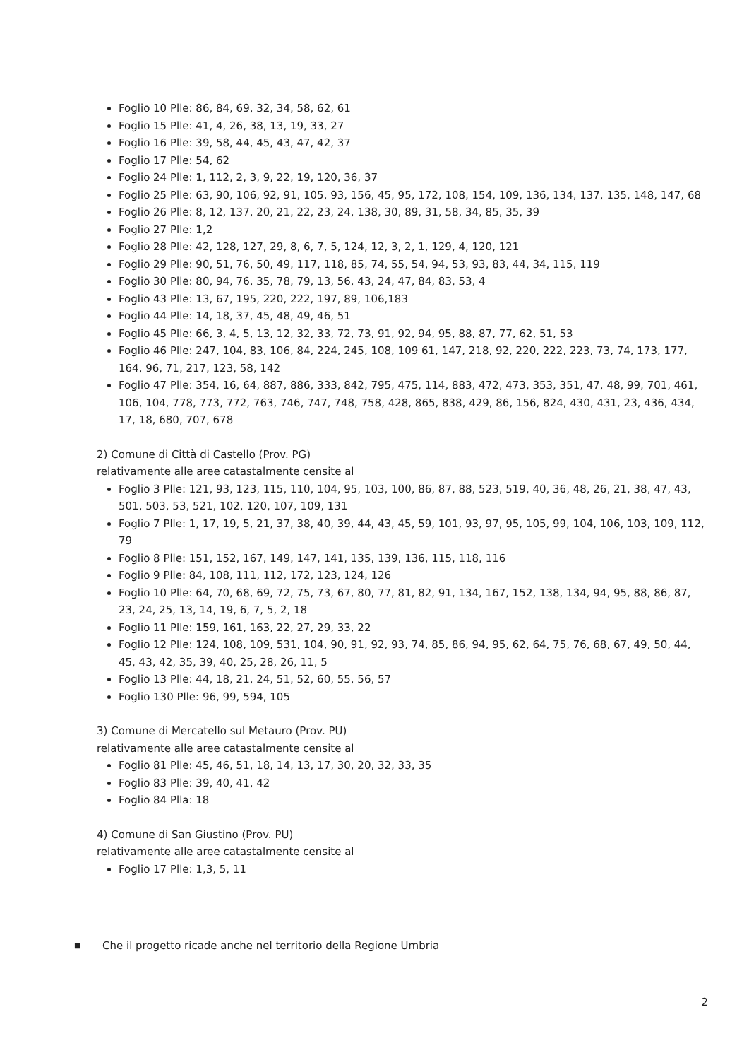Foglio 10 Plle: 86, 84, 69, 32, 34, 58, 62, 61
Foglio 15 Plle: 41, 4, 26, 38, 13, 19, 33, 27
Foglio 16 Plle: 39, 58, 44, 45, 43, 47, 42, 37
Foglio 17 Plle: 54, 62
Foglio 24 Plle: 1, 112, 2, 3, 9, 22, 19, 120, 36, 37
Foglio 25 Plle: 63, 90, 106, 92, 91, 105, 93, 156, 45, 95, 172, 108, 154, 109, 136, 134, 137, 135, 148, 147, 68
Foglio 26 Plle: 8, 12, 137, 20, 21, 22, 23, 24, 138, 30, 89, 31, 58, 34, 85, 35, 39
Foglio 27 Plle: 1,2
Foglio 28 Plle: 42, 128, 127, 29, 8, 6, 7, 5, 124, 12, 3, 2, 1, 129, 4, 120, 121
Foglio 29 Plle: 90, 51, 76, 50, 49, 117, 118, 85, 74, 55, 54, 94, 53, 93, 83, 44, 34, 115, 119
Foglio 30 Plle: 80, 94, 76, 35, 78, 79, 13, 56, 43, 24, 47, 84, 83, 53, 4
Foglio 43 Plle: 13, 67, 195, 220, 222, 197, 89, 106,183
Foglio 44 Plle: 14, 18, 37, 45, 48, 49, 46, 51
Foglio 45 Plle: 66, 3, 4, 5, 13, 12, 32, 33, 72, 73, 91, 92, 94, 95, 88, 87, 77, 62, 51, 53
Foglio 46 Plle: 247, 104, 83, 106, 84, 224, 245, 108, 109 61, 147, 218, 92, 220, 222, 223, 73, 74, 173, 177, 164, 96, 71, 217, 123, 58, 142
Foglio 47 Plle: 354, 16, 64, 887, 886, 333, 842, 795, 475, 114, 883, 472, 473, 353, 351, 47, 48, 99, 701, 461, 106, 104, 778, 773, 772, 763, 746, 747, 748, 758, 428, 865, 838, 429, 86, 156, 824, 430, 431, 23, 436, 434, 17, 18, 680, 707, 678
2) Comune di Città di Castello (Prov. PG)
relativamente alle aree catastalmente censite al
Foglio 3 Plle: 121, 93, 123, 115, 110, 104, 95, 103, 100, 86, 87, 88, 523, 519, 40, 36, 48, 26, 21, 38, 47, 43, 501, 503, 53, 521, 102, 120, 107, 109, 131
Foglio 7 Plle: 1, 17, 19, 5, 21, 37, 38, 40, 39, 44, 43, 45, 59, 101, 93, 97, 95, 105, 99, 104, 106, 103, 109, 112, 79
Foglio 8 Plle: 151, 152, 167, 149, 147, 141, 135, 139, 136, 115, 118, 116
Foglio 9 Plle: 84, 108, 111, 112, 172, 123, 124, 126
Foglio 10 Plle: 64, 70, 68, 69, 72, 75, 73, 67, 80, 77, 81, 82, 91, 134, 167, 152, 138, 134, 94, 95, 88, 86, 87, 23, 24, 25, 13, 14, 19, 6, 7, 5, 2, 18
Foglio 11 Plle: 159, 161, 163, 22, 27, 29, 33, 22
Foglio 12 Plle: 124, 108, 109, 531, 104, 90, 91, 92, 93, 74, 85, 86, 94, 95, 62, 64, 75, 76, 68, 67, 49, 50, 44, 45, 43, 42, 35, 39, 40, 25, 28, 26, 11, 5
Foglio 13 Plle: 44, 18, 21, 24, 51, 52, 60, 55, 56, 57
Foglio 130 Plle: 96, 99, 594, 105
3) Comune di Mercatello sul Metauro (Prov. PU)
relativamente alle aree catastalmente censite al
Foglio 81 Plle: 45, 46, 51, 18, 14, 13, 17, 30, 20, 32, 33, 35
Foglio 83 Plle: 39, 40, 41, 42
Foglio 84 Plla: 18
4) Comune di San Giustino (Prov. PU)
relativamente alle aree catastalmente censite al
Foglio 17 Plle: 1,3, 5, 11
■ Che il progetto ricade anche nel territorio della Regione Umbria
2